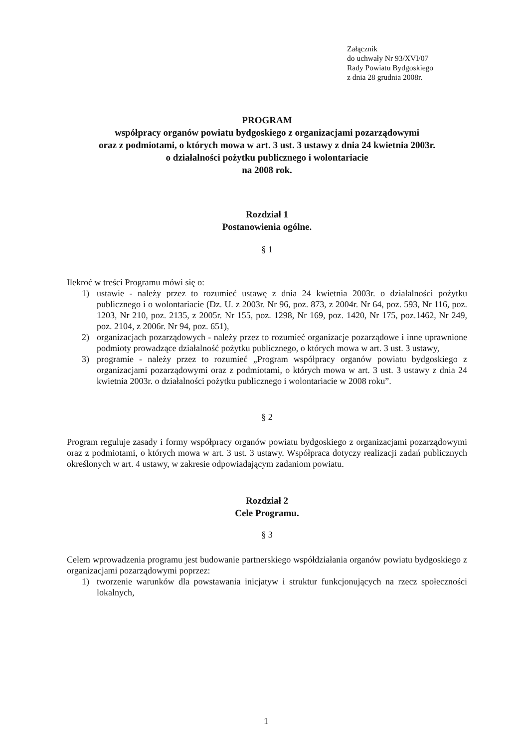Załącznik
do uchwały Nr 93/XVI/07
Rady Powiatu Bydgoskiego
z dnia 28 grudnia 2008r.
PROGRAM
współpracy organów powiatu bydgoskiego z organizacjami pozarządowymi
oraz z podmiotami, o których mowa w art. 3 ust. 3 ustawy z dnia 24 kwietnia 2003r.
o działalności pożytku publicznego i wolontariacie
na 2008 rok.
Rozdział 1
Postanowienia ogólne.
§ 1
Ilekroć w treści Programu mówi się o:
1) ustawie - należy przez to rozumieć ustawę z dnia 24 kwietnia 2003r. o działalności pożytku publicznego i o wolontariacie (Dz. U. z 2003r. Nr 96, poz. 873, z 2004r. Nr 64, poz. 593, Nr 116, poz. 1203, Nr 210, poz. 2135, z 2005r. Nr 155, poz. 1298, Nr 169, poz. 1420, Nr 175, poz.1462, Nr 249, poz. 2104, z 2006r. Nr 94, poz. 651),
2) organizacjach pozarządowych - należy przez to rozumieć organizacje pozarządowe i inne uprawnione podmioty prowadzące działalność pożytku publicznego, o których mowa w art. 3 ust. 3 ustawy,
3) programie - należy przez to rozumieć „Program współpracy organów powiatu bydgoskiego z organizacjami pozarządowymi oraz z podmiotami, o których mowa w art. 3 ust. 3 ustawy z dnia 24 kwietnia 2003r. o działalności pożytku publicznego i wolontariacie w 2008 roku”.
§ 2
Program reguluje zasady i formy współpracy organów powiatu bydgoskiego z organizacjami pozarządowymi oraz z podmiotami, o których mowa w art. 3 ust. 3 ustawy. Współpraca dotyczy realizacji zadań publicznych określonych w art. 4 ustawy, w zakresie odpowiadającym zadaniom powiatu.
Rozdział 2
Cele Programu.
§ 3
Celem wprowadzenia programu jest budowanie partnerskiego współdziałania organów powiatu bydgoskiego z organizacjami pozarządowymi poprzez:
1) tworzenie warunków dla powstawania inicjatyw i struktur funkcjonujących na rzecz społeczności lokalnych,
1